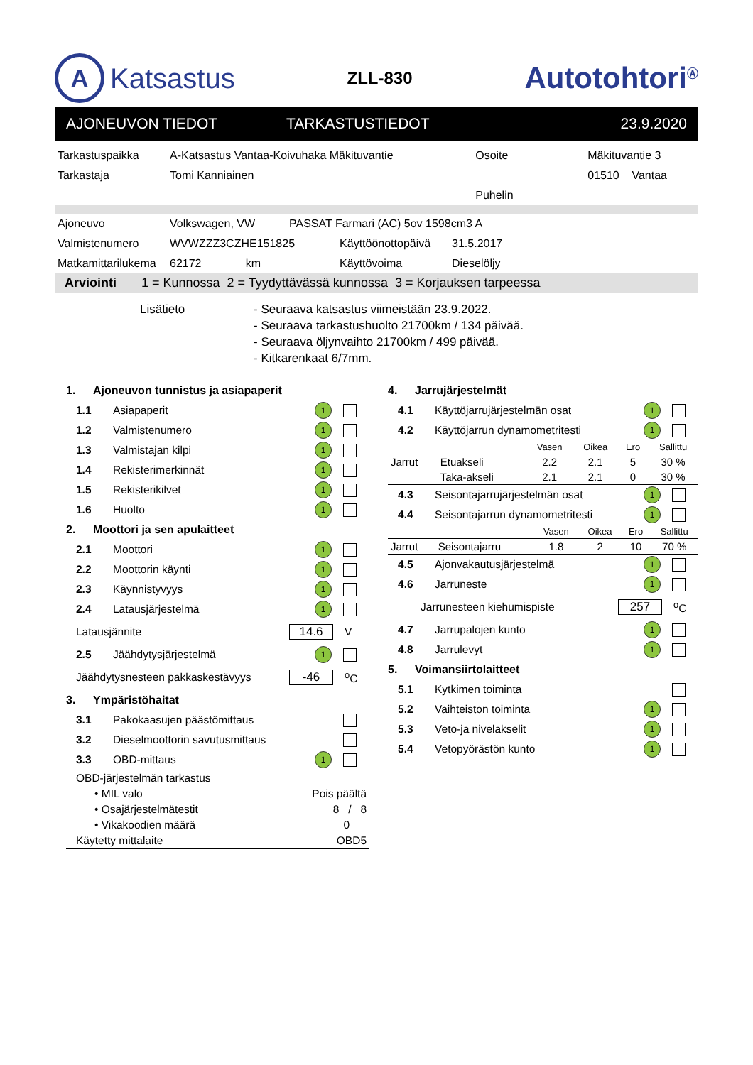A Katsastus
ZLL-830
Autotohtori<sup>Ⓐ</sup>
AJONEUVON TIEDOT TARKASTUSTIEDOT 23.9.2020
| Tarkastuspaikka | A-Katsastus Vantaa-Koivuhaka Mäkituvantie | Osoite | Mäkituvantie 3 |
| Tarkastaja | Tomi Kanniainen | | 01510 Vantaa |
| | | Puhelin | |
| Ajoneuvo | Volkswagen, VW | PASSAT Farmari (AC) 5ov 1598cm3 A | | |
| Valmistenumero | WVWZZZ3CZHE151825 | | Käyttöönottopäivä | 31.5.2017 |
| Matkamittarilukema | 62172 km | | Käyttövoima | Dieselöljy |
Arviointi 1 = Kunnossa 2 = Tyydyttävässä kunnossa 3 = Korjauksen tarpeessa
Lisätieto - Seuraava katsastus viimeistään 23.9.2022.
- Seuraava tarkastushuolto 21700km / 134 päivää.
- Seuraava öljynvaihto 21700km / 499 päivää.
- Kitkarenkaat 6/7mm.
1. Ajoneuvon tunnistus ja asiapaperit
1.1 Asiapaperit 1
1.2 Valmistenumero 1
1.3 Valmistajan kilpi 1
1.4 Rekisterimerkinnät 1
1.5 Rekisterikilvet 1
1.6 Huolto 1
2. Moottori ja sen apulaitteet
2.1 Moottori 1
2.2 Moottorin käynti 1
2.3 Käynnistyvyys 1
2.4 Latausjärjestelmä 1
Latausjännite 14.6 V
2.5 Jäähdytysjärjestelmä 1
Jäähdytysnesteen pakkaskestävyys -46 <sup>o</sup>C
3. Ympäristöhaitat
3.1 Pakokaasujen päästömittaus
3.2 Dieselmoottorin savutusmittaus
3.3 OBD-mittaus 1
| OBD-järjestelmän tarkastus | |
| • MIL valo | Pois päältä |
| • Osajärjestelmätestit | 8 / 8 |
| • Vikakoodien määrä | 0 |
| Käytetty mittalaite | OBD5 |
4. Jarrujärjestelmät
4.1 Käyttöjarrujärjestelmän osat 1
4.2 Käyttöjarrun dynamometritesti 1
| | | Vasen | Oikea | Ero | Sallittu |
| Jarrut | Etuakseli | 2.2 | 2.1 | 5 | 30 % |
| | Taka-akseli | 2.1 | 2.1 | 0 | 30 % |
4.3 Seisontajarrujärjestelmän osat 1
4.4 Seisontajarrun dynamometritesti 1
| | | Vasen | Oikea | Ero | Sallittu |
| Jarrut | Seisontajarru | 1.8 | 2 | 10 | 70 % |
4.5 Ajonvakautusjärjestelmä 1
4.6 Jarruneste 1
Jarrunesteen kiehumispiste 257 <sup>o</sup>C
4.7 Jarrupalojen kunto 1
4.8 Jarrulevyt 1
5. Voimansiirtolaitteet
5.1 Kytkimen toiminta
5.2 Vaihteiston toiminta 1
5.3 Veto-ja nivelakselit 1
5.4 Vetopyörästön kunto 1